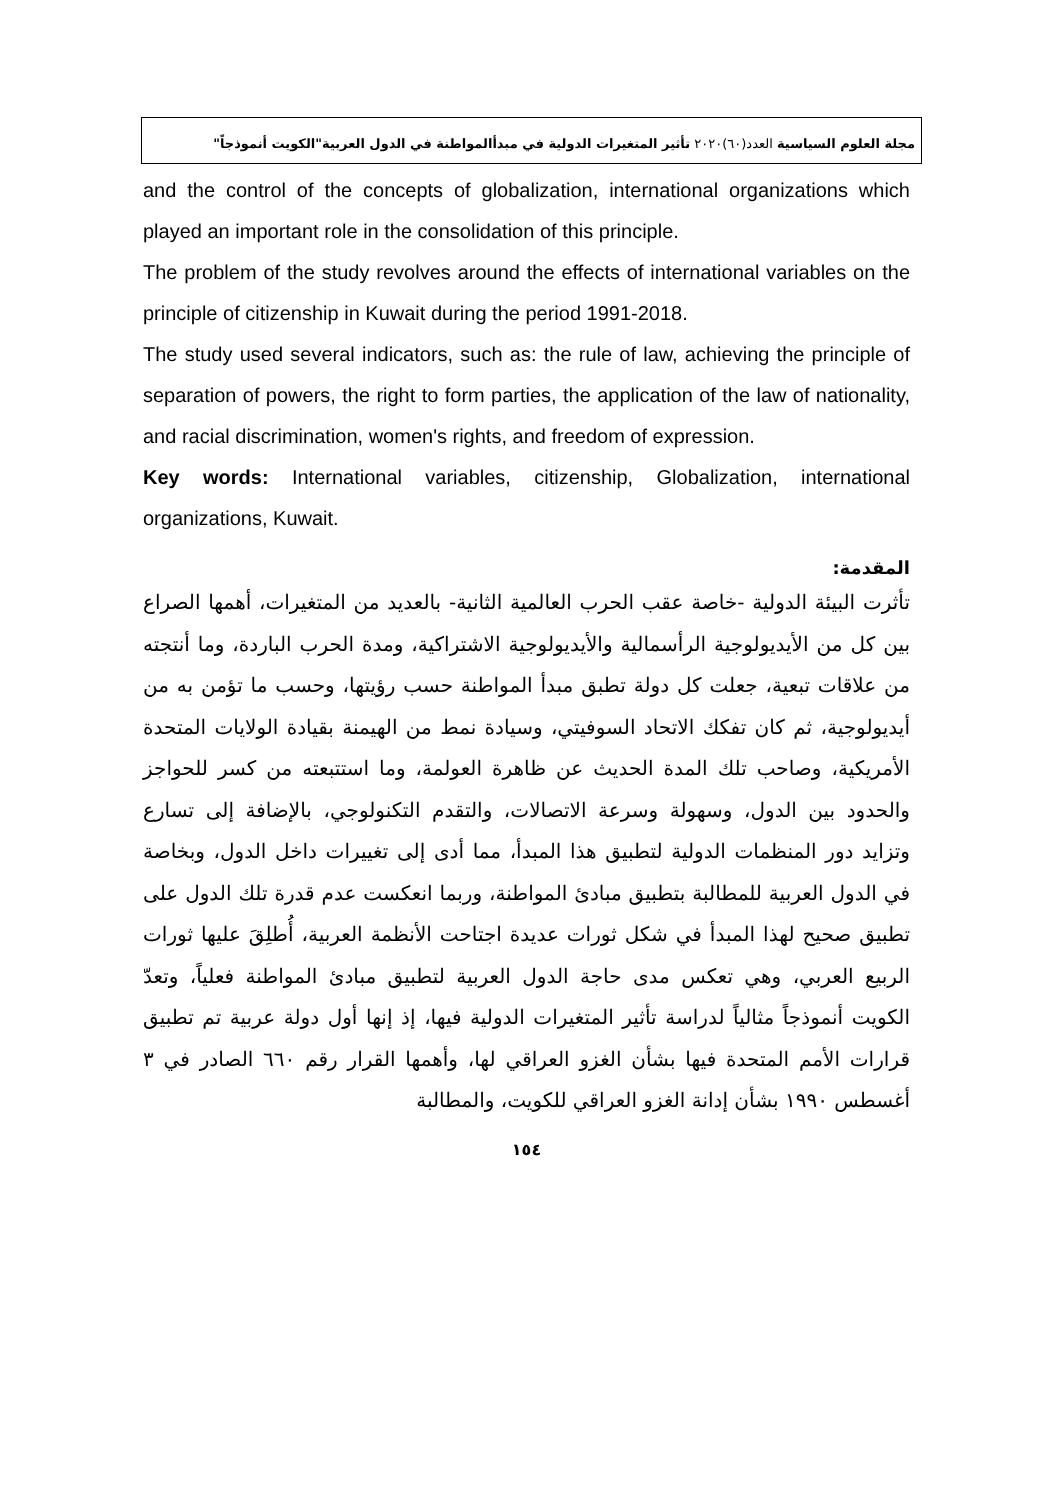مجلة العلوم السياسية العدد(٦٠)٢٠٢٠ تأثير المتغيرات الدولية في مبدأالمواطنة في الدول العربية"الكويت أنموذجاً"
and the control of the concepts of globalization, international organizations which played an important role in the consolidation of this principle.
The problem of the study revolves around the effects of international variables on the principle of citizenship in Kuwait during the period 1991-2018.
The study used several indicators, such as: the rule of law, achieving the principle of separation of powers, the right to form parties, the application of the law of nationality, and racial discrimination, women's rights, and freedom of expression.
Key words: International variables, citizenship, Globalization, international organizations, Kuwait.
المقدمة:
تأثرت البيئة الدولية -خاصة عقب الحرب العالمية الثانية- بالعديد من المتغيرات، أهمها الصراع بين كل من الأيديولوجية الرأسمالية والأيديولوجية الاشتراكية، ومدة الحرب الباردة، وما أنتجته من علاقات تبعية، جعلت كل دولة تطبق مبدأ المواطنة حسب رؤيتها، وحسب ما تؤمن به من أيديولوجية، ثم كان تفكك الاتحاد السوفيتي، وسيادة نمط من الهيمنة بقيادة الولايات المتحدة الأمريكية، وصاحب تلك المدة الحديث عن ظاهرة العولمة، وما استتبعته من كسر للحواجز والحدود بين الدول، وسهولة وسرعة الاتصالات، والتقدم التكنولوجي، بالإضافة إلى تسارع وتزايد دور المنظمات الدولية لتطبيق هذا المبدأ، مما أدى إلى تغييرات داخل الدول، وبخاصة في الدول العربية للمطالبة بتطبيق مبادئ المواطنة، وربما انعكست عدم قدرة تلك الدول على تطبيق صحيح لهذا المبدأ في شكل ثورات عديدة اجتاحت الأنظمة العربية، أُطلِقَ عليها ثورات الربيع العربي، وهي تعكس مدى حاجة الدول العربية لتطبيق مبادئ المواطنة فعلياً، وتعدّ الكويت أنموذجاً مثالياً لدراسة تأثير المتغيرات الدولية فيها، إذ إنها أول دولة عربية تم تطبيق قرارات الأمم المتحدة فيها بشأن الغزو العراقي لها، وأهمها القرار رقم ٦٦٠ الصادر في ٣ أغسطس ١٩٩٠ بشأن إدانة الغزو العراقي للكويت، والمطالبة
١٥٤